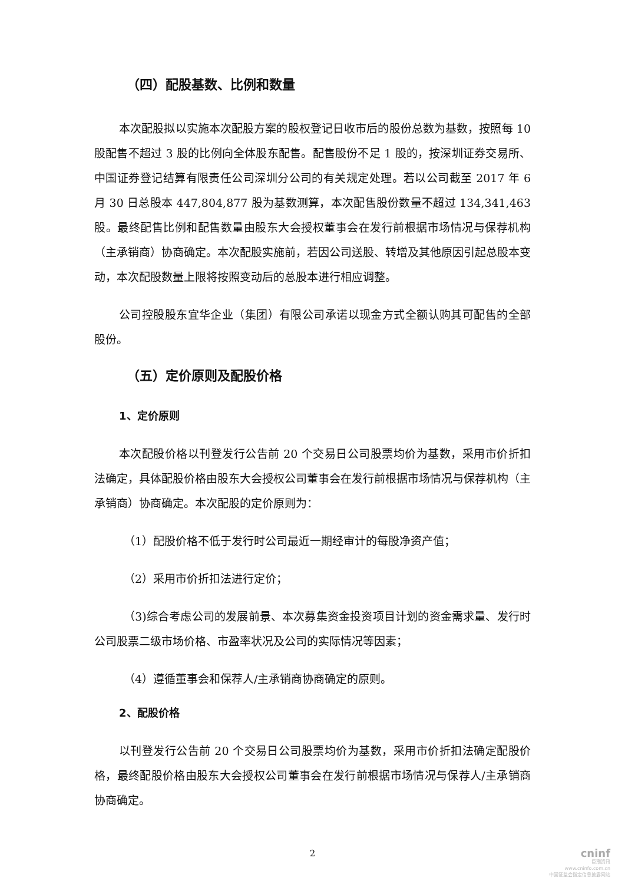（四）配股基数、比例和数量
本次配股拟以实施本次配股方案的股权登记日收市后的股份总数为基数，按照每 10 股配售不超过 3 股的比例向全体股东配售。配售股份不足 1 股的，按深圳证券交易所、中国证券登记结算有限责任公司深圳分公司的有关规定处理。若以公司截至 2017 年 6 月 30 日总股本 447,804,877 股为基数测算，本次配售股份数量不超过 134,341,463 股。最终配售比例和配售数量由股东大会授权董事会在发行前根据市场情况与保荐机构（主承销商）协商确定。本次配股实施前，若因公司送股、转增及其他原因引起总股本变动，本次配股数量上限将按照变动后的总股本进行相应调整。
公司控股股东宜华企业（集团）有限公司承诺以现金方式全额认购其可配售的全部股份。
（五）定价原则及配股价格
1、定价原则
本次配股价格以刊登发行公告前 20 个交易日公司股票均价为基数，采用市价折扣法确定，具体配股价格由股东大会授权公司董事会在发行前根据市场情况与保荐机构（主承销商）协商确定。本次配股的定价原则为：
（1）配股价格不低于发行时公司最近一期经审计的每股净资产值；
（2）采用市价折扣法进行定价；
（3)综合考虑公司的发展前景、本次募集资金投资项目计划的资金需求量、发行时公司股票二级市场价格、市盈率状况及公司的实际情况等因素；
（4）遵循董事会和保荐人/主承销商协商确定的原则。
2、配股价格
以刊登发行公告前 20 个交易日公司股票均价为基数，采用市价折扣法确定配股价格，最终配股价格由股东大会授权公司董事会在发行前根据市场情况与保荐人/主承销商协商确定。
2
cninf
巨潮资讯
www.cninfo.com.cn
中国证监会指定信息披露网站